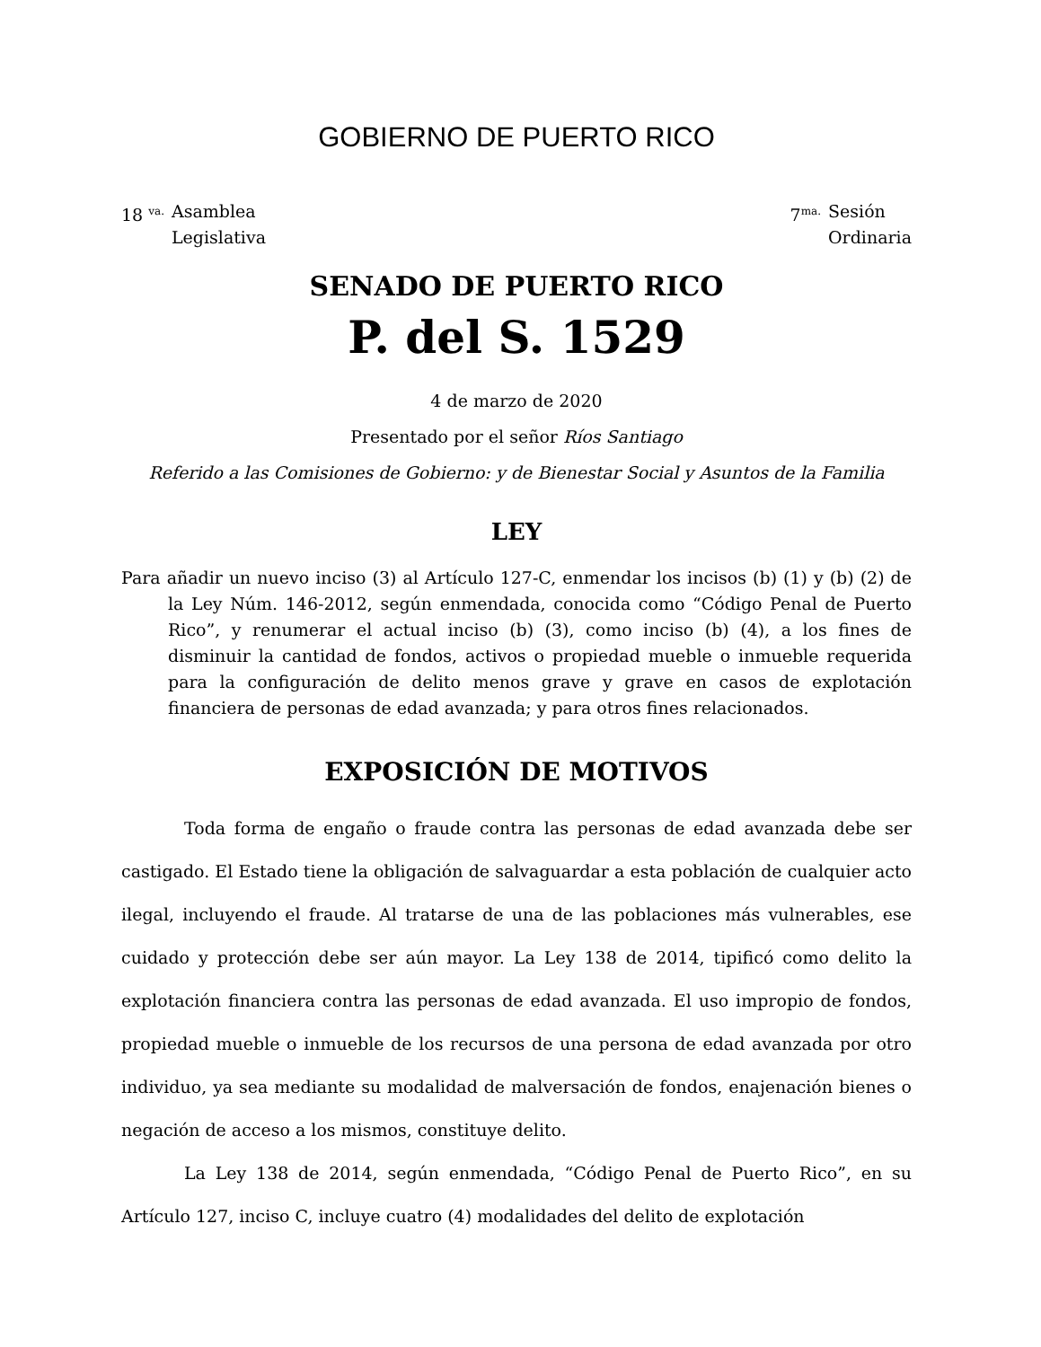GOBIERNO DE PUERTO RICO
18 <sup>va.</sup> Asamblea
Legislativa
7<sup>ma.</sup> Sesión
Ordinaria
SENADO DE PUERTO RICO
P. del S. 1529
4 de marzo de 2020
Presentado por el señor Ríos Santiago
Referido a las Comisiones de Gobierno: y de Bienestar Social y Asuntos de la Familia
LEY
Para añadir un nuevo inciso (3) al Artículo 127-C, enmendar los incisos (b) (1) y (b) (2) de la Ley Núm. 146-2012, según enmendada, conocida como “Código Penal de Puerto Rico”, y renumerar el actual inciso (b) (3), como inciso (b) (4), a los fines de disminuir la cantidad de fondos, activos o propiedad mueble o inmueble requerida para la configuración de delito menos grave y grave en casos de explotación financiera de personas de edad avanzada; y para otros fines relacionados.
EXPOSICIÓN DE MOTIVOS
Toda forma de engaño o fraude contra las personas de edad avanzada debe ser castigado. El Estado tiene la obligación de salvaguardar a esta población de cualquier acto ilegal, incluyendo el fraude. Al tratarse de una de las poblaciones más vulnerables, ese cuidado y protección debe ser aún mayor. La Ley 138 de 2014, tipificó como delito la explotación financiera contra las personas de edad avanzada. El uso impropio de fondos, propiedad mueble o inmueble de los recursos de una persona de edad avanzada por otro individuo, ya sea mediante su modalidad de malversación de fondos, enajenación bienes o negación de acceso a los mismos, constituye delito.
La Ley 138 de 2014, según enmendada, “Código Penal de Puerto Rico”, en su Artículo 127, inciso C, incluye cuatro (4) modalidades del delito de explotación